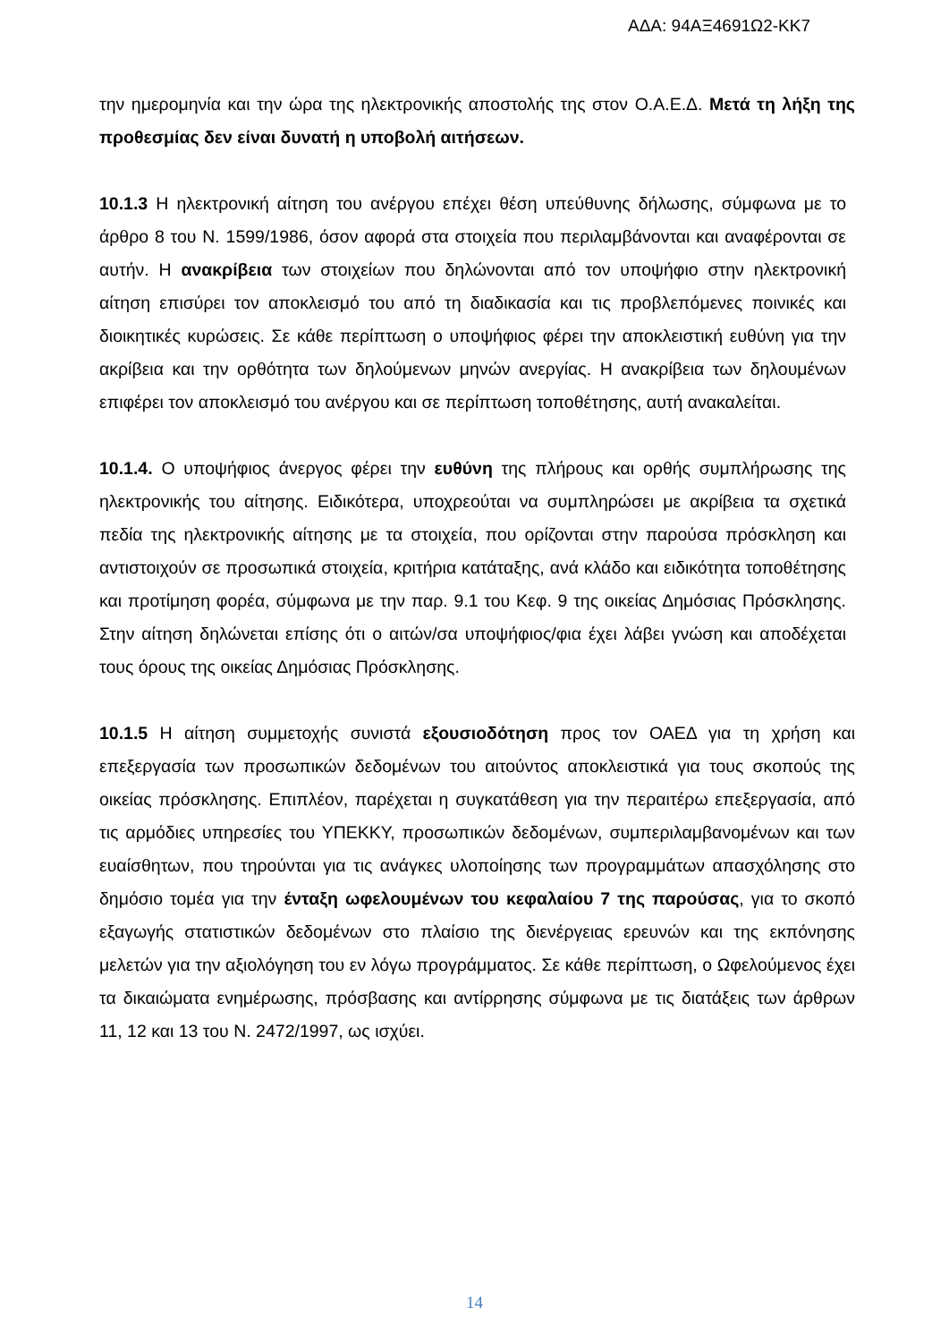ΑΔΑ: 94ΑΞ4691Ω2-ΚΚ7
την ημερομηνία και την ώρα της ηλεκτρονικής αποστολής της στον Ο.Α.Ε.Δ. Μετά τη λήξη της προθεσμίας δεν είναι δυνατή η υποβολή αιτήσεων.
10.1.3 Η ηλεκτρονική αίτηση του ανέργου επέχει θέση υπεύθυνης δήλωσης, σύμφωνα με το άρθρο 8 του Ν. 1599/1986, όσον αφορά στα στοιχεία που περιλαμβάνονται και αναφέρονται σε αυτήν. Η ανακρίβεια των στοιχείων που δηλώνονται από τον υποψήφιο στην ηλεκτρονική αίτηση επισύρει τον αποκλεισμό του από τη διαδικασία και τις προβλεπόμενες ποινικές και διοικητικές κυρώσεις. Σε κάθε περίπτωση ο υποψήφιος φέρει την αποκλειστική ευθύνη για την ακρίβεια και την ορθότητα των δηλούμενων μηνών ανεργίας. Η ανακρίβεια των δηλουμένων επιφέρει τον αποκλεισμό του ανέργου και σε περίπτωση τοποθέτησης, αυτή ανακαλείται.
10.1.4. Ο υποψήφιος άνεργος φέρει την ευθύνη της πλήρους και ορθής συμπλήρωσης της ηλεκτρονικής του αίτησης. Ειδικότερα, υποχρεούται να συμπληρώσει με ακρίβεια τα σχετικά πεδία της ηλεκτρονικής αίτησης με τα στοιχεία, που ορίζονται στην παρούσα πρόσκληση και αντιστοιχούν σε προσωπικά στοιχεία, κριτήρια κατάταξης, ανά κλάδο και ειδικότητα τοποθέτησης και προτίμηση φορέα, σύμφωνα με την παρ. 9.1 του Κεφ. 9 της οικείας Δημόσιας Πρόσκλησης. Στην αίτηση δηλώνεται επίσης ότι ο αιτών/σα υποψήφιος/φια έχει λάβει γνώση και αποδέχεται τους όρους της οικείας Δημόσιας Πρόσκλησης.
10.1.5 Η αίτηση συμμετοχής συνιστά εξουσιοδότηση προς τον ΟΑΕΔ για τη χρήση και επεξεργασία των προσωπικών δεδομένων του αιτούντος αποκλειστικά για τους σκοπούς της οικείας πρόσκλησης. Επιπλέον, παρέχεται η συγκατάθεση για την περαιτέρω επεξεργασία, από τις αρμόδιες υπηρεσίες του ΥΠΕΚΚΥ, προσωπικών δεδομένων, συμπεριλαμβανομένων και των ευαίσθητων, που τηρούνται για τις ανάγκες υλοποίησης των προγραμμάτων απασχόλησης στο δημόσιο τομέα για την ένταξη ωφελουμένων του κεφαλαίου 7 της παρούσας, για το σκοπό εξαγωγής στατιστικών δεδομένων στο πλαίσιο της διενέργειας ερευνών και της εκπόνησης μελετών για την αξιολόγηση του εν λόγω προγράμματος. Σε κάθε περίπτωση, ο Ωφελούμενος έχει τα δικαιώματα ενημέρωσης, πρόσβασης και αντίρρησης σύμφωνα με τις διατάξεις των άρθρων 11, 12 και 13 του Ν. 2472/1997, ως ισχύει.
14